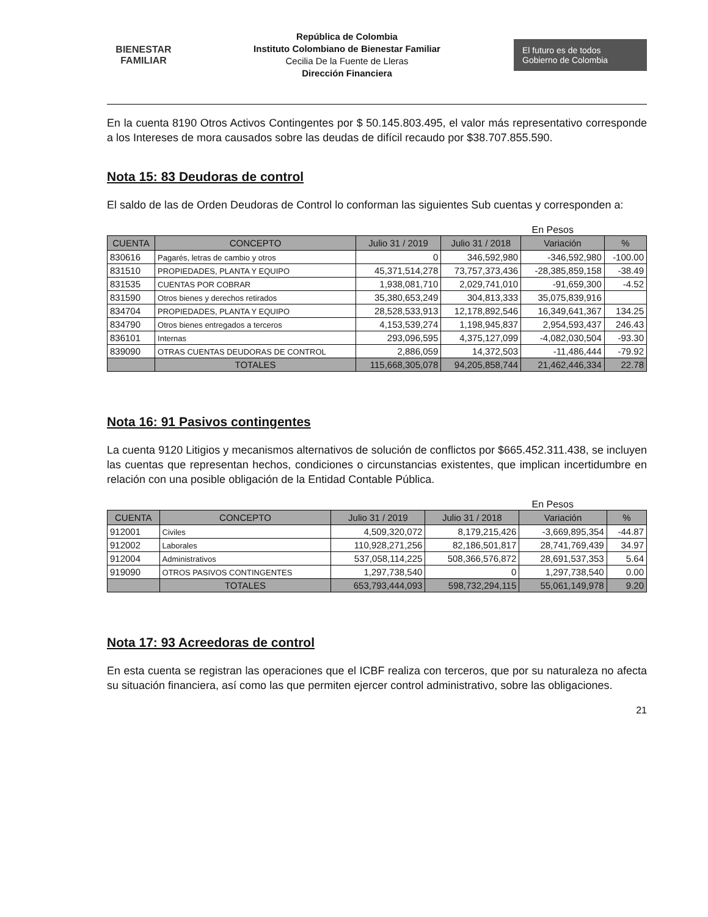BIENESTAR
FAMILIAR
República de Colombia
Instituto Colombiano de Bienestar Familiar
Cecilia De la Fuente de Lleras
Dirección Financiera
El futuro es de todos Gobierno de Colombia
En la cuenta 8190 Otros Activos Contingentes por $ 50.145.803.495, el valor más representativo corresponde a los Intereses de mora causados sobre las deudas de difícil recaudo por $38.707.855.590.
Nota 15: 83 Deudoras de control
El saldo de las de Orden Deudoras de Control lo conforman las siguientes Sub cuentas y corresponden a:
En Pesos
| CUENTA | CONCEPTO | Julio 31 / 2019 | Julio 31 / 2018 | Variación | % |
| --- | --- | --- | --- | --- | --- |
| 830616 | Pagarés, letras de cambio y otros | 0 | 346,592,980 | -346,592,980 | -100.00 |
| 831510 | PROPIEDADES, PLANTA Y EQUIPO | 45,371,514,278 | 73,757,373,436 | -28,385,859,158 | -38.49 |
| 831535 | CUENTAS POR COBRAR | 1,938,081,710 | 2,029,741,010 | -91,659,300 | -4.52 |
| 831590 | Otros bienes y derechos retirados | 35,380,653,249 | 304,813,333 | 35,075,839,916 | |
| 834704 | PROPIEDADES, PLANTA Y EQUIPO | 28,528,533,913 | 12,178,892,546 | 16,349,641,367 | 134.25 |
| 834790 | Otros bienes entregados a terceros | 4,153,539,274 | 1,198,945,837 | 2,954,593,437 | 246.43 |
| 836101 | Internas | 293,096,595 | 4,375,127,099 | -4,082,030,504 | -93.30 |
| 839090 | OTRAS CUENTAS DEUDORAS DE CONTROL | 2,886,059 | 14,372,503 | -11,486,444 | -79.92 |
| | TOTALES | 115,668,305,078 | 94,205,858,744 | 21,462,446,334 | 22.78 |
Nota 16: 91 Pasivos contingentes
La cuenta 9120 Litigios y mecanismos alternativos de solución de conflictos por $665.452.311.438, se incluyen las cuentas que representan hechos, condiciones o circunstancias existentes, que implican incertidumbre en relación con una posible obligación de la Entidad Contable Pública.
En Pesos
| CUENTA | CONCEPTO | Julio 31 / 2019 | Julio 31 / 2018 | Variación | % |
| --- | --- | --- | --- | --- | --- |
| 912001 | Civiles | 4,509,320,072 | 8,179,215,426 | -3,669,895,354 | -44.87 |
| 912002 | Laborales | 110,928,271,256 | 82,186,501,817 | 28,741,769,439 | 34.97 |
| 912004 | Administrativos | 537,058,114,225 | 508,366,576,872 | 28,691,537,353 | 5.64 |
| 919090 | OTROS PASIVOS CONTINGENTES | 1,297,738,540 | 0 | 1,297,738,540 | 0.00 |
| | TOTALES | 653,793,444,093 | 598,732,294,115 | 55,061,149,978 | 9.20 |
Nota 17: 93 Acreedoras de control
En esta cuenta se registran las operaciones que el ICBF realiza con terceros, que por su naturaleza no afecta su situación financiera, así como las que permiten ejercer control administrativo, sobre las obligaciones.
21